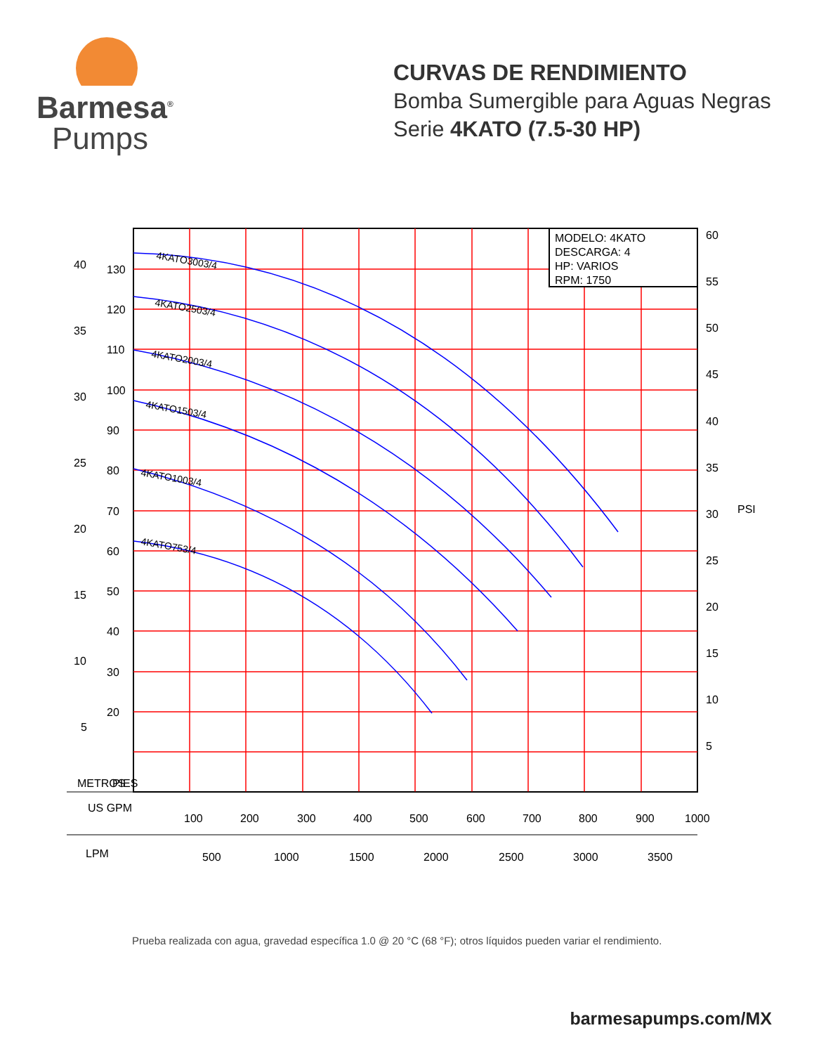Barmesa<sup>®</sup>
Pumps
CURVAS DE RENDIMIENTO
Bomba Sumergible para Aguas Negras
Serie 4KATO (7.5-30 HP)
MODELO: 4KATO
DESCARGA: 4
HP: VARIOS
RPM: 1750
4KATO3003/4
4KATO2503/4
4KATO2003/4
4KATO1503/4
4KATO1003/4
4KATO753/4
40
35
30
25
20
15
10
5
130
120
110
100
90
80
70
60
50
40
30
20
60
55
50
45
40
35
30
25
20
15
10
5
PSI
METROS
PIES
US GPM
LPM
100
200
300
400
500
600
700
800
900
1000
500
1000
1500
2000
2500
3000
3500
Prueba realizada con agua, gravedad específica 1.0 @ 20 °C (68 °F); otros líquidos pueden variar el rendimiento.
barmesapumps.com/MX